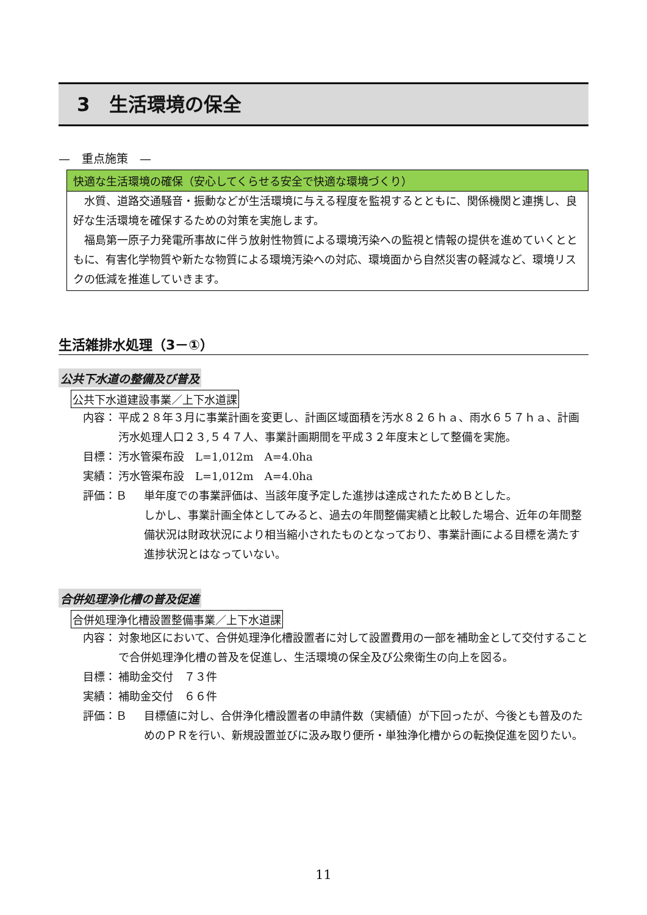3　生活環境の保全
—　重点施策　—
快適な生活環境の確保（安心してくらせる安全で快適な環境づくり）
水質、道路交通騒音・振動などが生活環境に与える程度を監視するとともに、関係機関と連携し、良好な生活環境を確保するための対策を実施します。
福島第一原子力発電所事故に伴う放射性物質による環境汚染への監視と情報の提供を進めていくとともに、有害化学物質や新たな物質による環境汚染への対応、環境面から自然災害の軽減など、環境リスクの低減を推進していきます。
生活雑排水処理（3－①）
公共下水道の整備及び普及
公共下水道建設事業／上下水道課
内容： 平成２８年３月に事業計画を変更し、計画区域面積を汚水８２６ｈａ、雨水６５７ｈａ、計画汚水処理人口２３,５４７人、事業計画期間を平成３２年度末として整備を実施。
目標： 汚水管渠布設　L=1,012m　A=4.0ha
実績： 汚水管渠布設　L=1,012m　A=4.0ha
評価：Ｂ 単年度での事業評価は、当該年度予定した進捗は達成されたためＢとした。
しかし、事業計画全体としてみると、過去の年間整備実績と比較した場合、近年の年間整備状況は財政状況により相当縮小されたものとなっており、事業計画による目標を満たす進捗状況とはなっていない。
合併処理浄化槽の普及促進
合併処理浄化槽設置整備事業／上下水道課
内容： 対象地区において、合併処理浄化槽設置者に対して設置費用の一部を補助金として交付することで合併処理浄化槽の普及を促進し、生活環境の保全及び公衆衛生の向上を図る。
目標： 補助金交付　７３件
実績： 補助金交付　６６件
評価：Ｂ 目標値に対し、合併浄化槽設置者の申請件数（実績値）が下回ったが、今後とも普及のためのＰＲを行い、新規設置並びに汲み取り便所・単独浄化槽からの転換促進を図りたい。
11